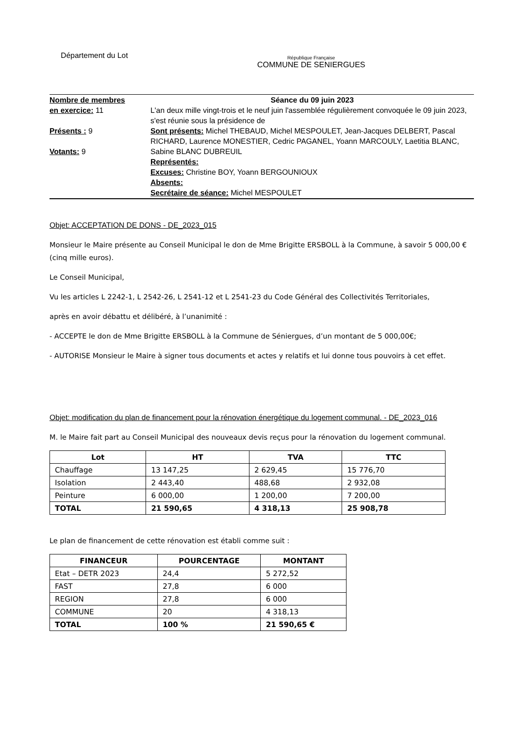Département du Lot
République Française
COMMUNE DE SENIERGUES
Nombre de membres
en exercice: 11
Présents : 9
Votants: 9
Séance du 09 juin 2023
L'an deux mille vingt-trois et le neuf juin l'assemblée régulièrement convoquée le 09 juin 2023, s'est réunie sous la présidence de
Sont présents: Michel THEBAUD, Michel MESPOULET, Jean-Jacques DELBERT, Pascal RICHARD, Laurence MONESTIER, Cedric PAGANEL, Yoann MARCOULY, Laetitia BLANC, Sabine BLANC DUBREUIL
Représentés:
Excuses: Christine BOY, Yoann BERGOUNIOUX
Absents:
Secrétaire de séance: Michel MESPOULET
Objet: ACCEPTATION DE DONS - DE_2023_015
Monsieur le Maire présente au Conseil Municipal le don de Mme Brigitte ERSBOLL à la Commune, à savoir 5 000,00 € (cinq mille euros).
Le Conseil Municipal,
Vu les articles L 2242-1, L 2542-26, L 2541-12 et L 2541-23 du Code Général des Collectivités Territoriales,
après en avoir débattu et délibéré, à l’unanimité :
- ACCEPTE le don de Mme Brigitte ERSBOLL à la Commune de Séniergues, d’un montant de 5 000,00€;
- AUTORISE Monsieur le Maire à signer tous documents et actes y relatifs et lui donne tous pouvoirs à cet effet.
Objet: modification du plan de financement pour la rénovation énergétique du logement communal. - DE_2023_016
M. le Maire fait part au Conseil Municipal des nouveaux devis reçus pour la rénovation du logement communal.
| Lot | HT | TVA | TTC |
| --- | --- | --- | --- |
| Chauffage | 13 147,25 | 2 629,45 | 15 776,70 |
| Isolation | 2 443,40 | 488,68 | 2 932,08 |
| Peinture | 6 000,00 | 1 200,00 | 7 200,00 |
| TOTAL | 21 590,65 | 4 318,13 | 25 908,78 |
Le plan de financement de cette rénovation est établi comme suit :
| FINANCEUR | POURCENTAGE | MONTANT |
| --- | --- | --- |
| Etat – DETR 2023 | 24,4 | 5 272,52 |
| FAST | 27,8 | 6 000 |
| REGION | 27,8 | 6 000 |
| COMMUNE | 20 | 4 318,13 |
| TOTAL | 100 % | 21 590,65 € |